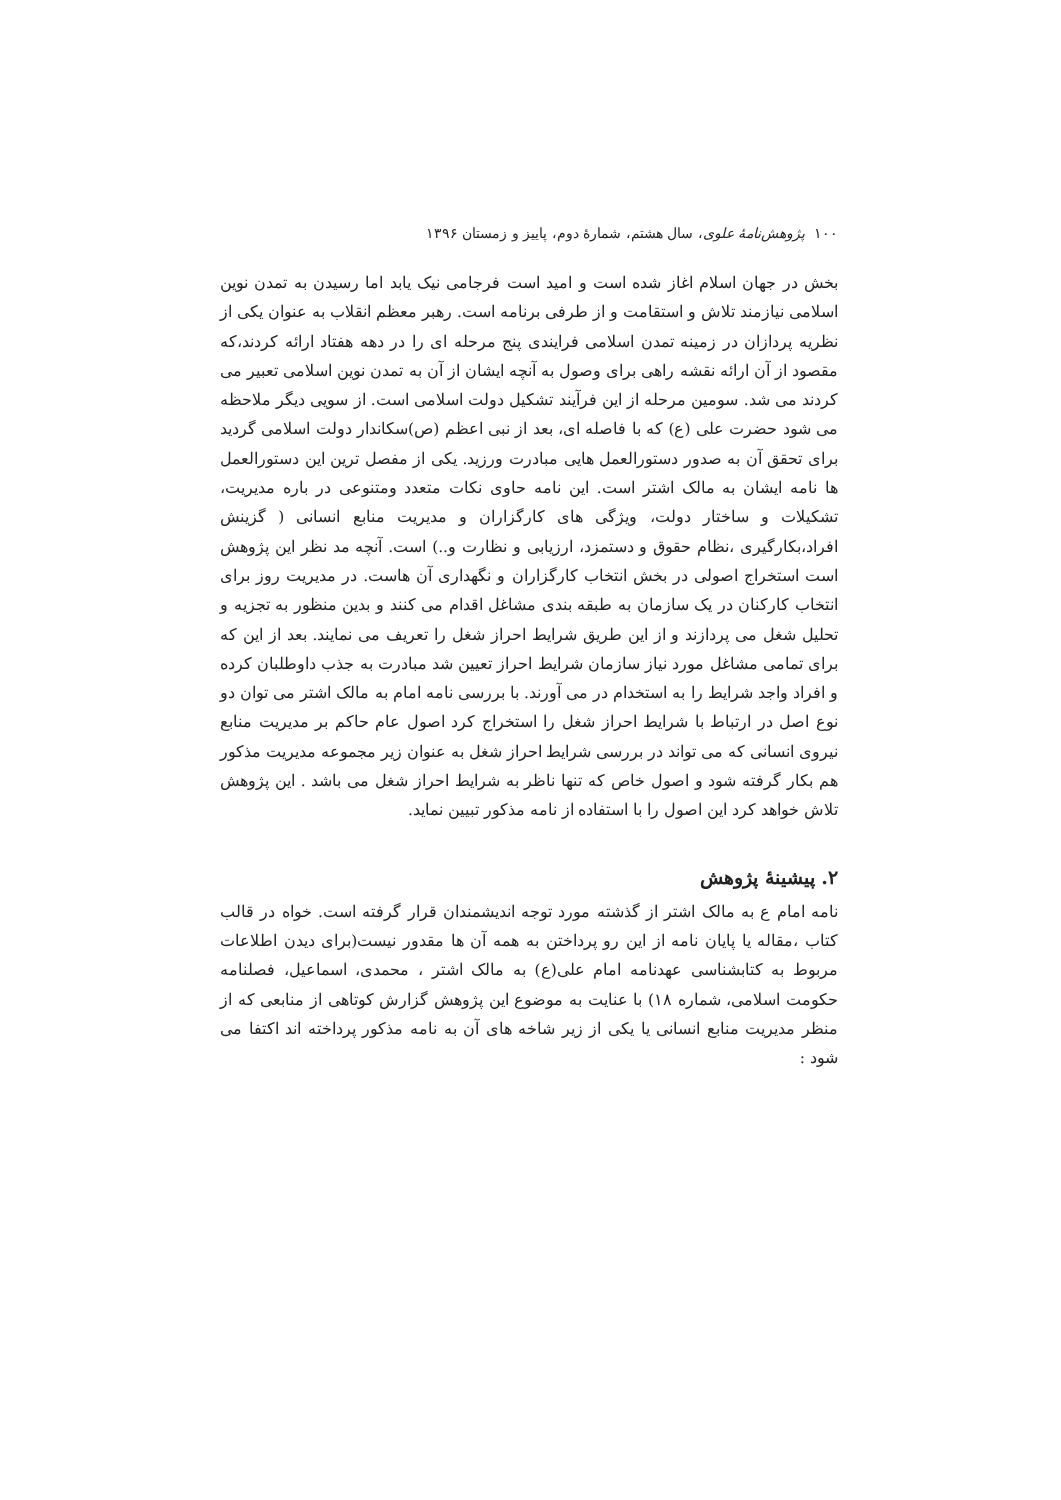۱۰۰ پژوهش‌نامهٔ علوی، سال هشتم، شمارهٔ دوم، پاییز و زمستان ۱۳۹۶
بخش در جهان اسلام اغاز شده است و امید است فرجامی نیک یابد اما رسیدن به تمدن نوین اسلامی نیازمند تلاش و استقامت و از طرفی برنامه است. رهبر معظم انقلاب به عنوان یکی از نظریه پردازان در زمینه تمدن اسلامی فرایندی پنج مرحله ای را در دهه هفتاد ارائه کردند،که مقصود از آن ارائه نقشه راهی برای وصول به آنچه ایشان از آن به تمدن نوین اسلامی تعبیر می کردند می شد. سومین مرحله از این فرآیند تشکیل دولت اسلامی است. از سویی دیگر ملاحظه می شود حضرت علی (ع) که با فاصله ای، بعد از نبی اعظم (ص)سکاندار دولت اسلامی گردید برای تحقق آن به صدور دستورالعمل هایی مبادرت ورزید. یکی از مفصل ترین این دستورالعمل ها نامه ایشان به مالک اشتر است. این نامه حاوی نکات متعدد ومتنوعی در باره مدیریت، تشکیلات و ساختار دولت، ویژگی های کارگزاران و مدیریت منابع انسانی ( گزینش افراد،بکارگیری ،نظام حقوق و دستمزد، ارزیابی و نظارت و..) است. آنچه مد نظر این پژوهش است استخراج اصولی در بخش انتخاب کارگزاران و نگهداری آن هاست. در مدیریت روز برای انتخاب کارکنان در یک سازمان به طبقه بندی مشاغل اقدام می کنند و بدین منظور به تجزیه و تحلیل شغل می پردازند و از این طریق شرایط احراز شغل را تعریف می نمایند. بعد از این که برای تمامی مشاغل مورد نیاز سازمان شرایط احراز تعیین شد مبادرت به جذب داوطلبان کرده و افراد واجد شرایط را به استخدام در می آورند. با بررسی نامه امام به مالک اشتر می توان دو نوع اصل در ارتباط با شرایط احراز شغل را استخراج کرد اصول عام حاکم بر مدیریت منابع نیروی انسانی که می تواند در بررسی شرایط احراز شغل به عنوان زیر مجموعه مدیریت مذکور هم بکار گرفته شود و اصول خاص که تنها ناظر به شرایط احراز شغل می باشد . این پژوهش تلاش خواهد کرد این اصول را با استفاده از نامه مذکور تبیین نماید.
۲. پیشینهٔ پژوهش
نامه امام ع به مالک اشتر از گذشته مورد توجه اندیشمندان قرار گرفته است. خواه در قالب کتاب ،مقاله یا پایان نامه از این رو پرداختن به همه آن ها مقدور نیست(برای دیدن اطلاعات مربوط به کتابشناسی عهدنامه امام علی(ع) به مالک اشتر ، محمدی، اسماعیل، فصلنامه حکومت اسلامی، شماره ۱۸) با عنایت به موضوع این پژوهش گزارش کوتاهی از منابعی که از منظر مدیریت منابع انسانی یا یکی از زیر شاخه های آن به نامه مذکور پرداخته اند اکتفا می شود :